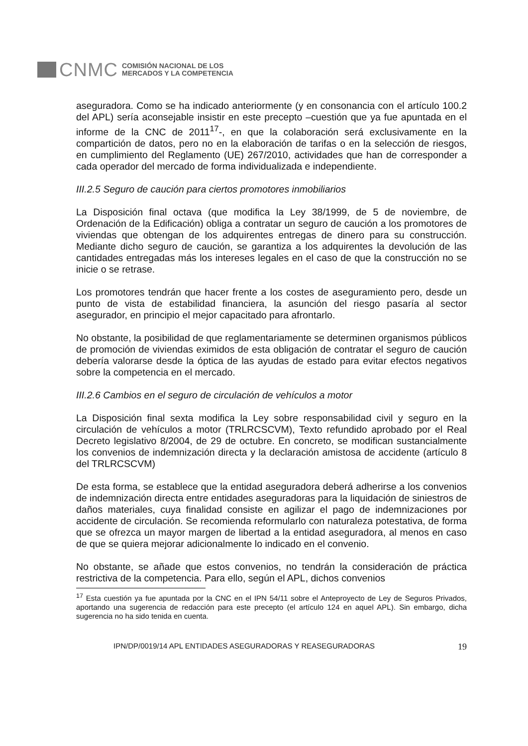CNMC
COMISIÓN NACIONAL DE LOS
MERCADOS Y LA COMPETENCIA
aseguradora. Como se ha indicado anteriormente (y en consonancia con el artículo 100.2 del APL) sería aconsejable insistir en este precepto –cuestión que ya fue apuntada en el informe de la CNC de 2011<sup>17</sup>-, en que la colaboración será exclusivamente en la compartición de datos, pero no en la elaboración de tarifas o en la selección de riesgos, en cumplimiento del Reglamento (UE) 267/2010, actividades que han de corresponder a cada operador del mercado de forma individualizada e independiente.
III.2.5 Seguro de caución para ciertos promotores inmobiliarios
La Disposición final octava (que modifica la Ley 38/1999, de 5 de noviembre, de Ordenación de la Edificación) obliga a contratar un seguro de caución a los promotores de viviendas que obtengan de los adquirentes entregas de dinero para su construcción. Mediante dicho seguro de caución, se garantiza a los adquirentes la devolución de las cantidades entregadas más los intereses legales en el caso de que la construcción no se inicie o se retrase.
Los promotores tendrán que hacer frente a los costes de aseguramiento pero, desde un punto de vista de estabilidad financiera, la asunción del riesgo pasaría al sector asegurador, en principio el mejor capacitado para afrontarlo.
No obstante, la posibilidad de que reglamentariamente se determinen organismos públicos de promoción de viviendas eximidos de esta obligación de contratar el seguro de caución debería valorarse desde la óptica de las ayudas de estado para evitar efectos negativos sobre la competencia en el mercado.
III.2.6 Cambios en el seguro de circulación de vehículos a motor
La Disposición final sexta modifica la Ley sobre responsabilidad civil y seguro en la circulación de vehículos a motor (TRLRCSCVM), Texto refundido aprobado por el Real Decreto legislativo 8/2004, de 29 de octubre. En concreto, se modifican sustancialmente los convenios de indemnización directa y la declaración amistosa de accidente (artículo 8 del TRLRCSCVM)
De esta forma, se establece que la entidad aseguradora deberá adherirse a los convenios de indemnización directa entre entidades aseguradoras para la liquidación de siniestros de daños materiales, cuya finalidad consiste en agilizar el pago de indemnizaciones por accidente de circulación. Se recomienda reformularlo con naturaleza potestativa, de forma que se ofrezca un mayor margen de libertad a la entidad aseguradora, al menos en caso de que se quiera mejorar adicionalmente lo indicado en el convenio.
No obstante, se añade que estos convenios, no tendrán la consideración de práctica restrictiva de la competencia. Para ello, según el APL, dichos convenios
<sup>17</sup> Esta cuestión ya fue apuntada por la CNC en el IPN 54/11 sobre el Anteproyecto de Ley de Seguros Privados, aportando una sugerencia de redacción para este precepto (el artículo 124 en aquel APL). Sin embargo, dicha sugerencia no ha sido tenida en cuenta.
IPN/DP/0019/14 APL ENTIDADES ASEGURADORAS Y REASEGURADORAS 19